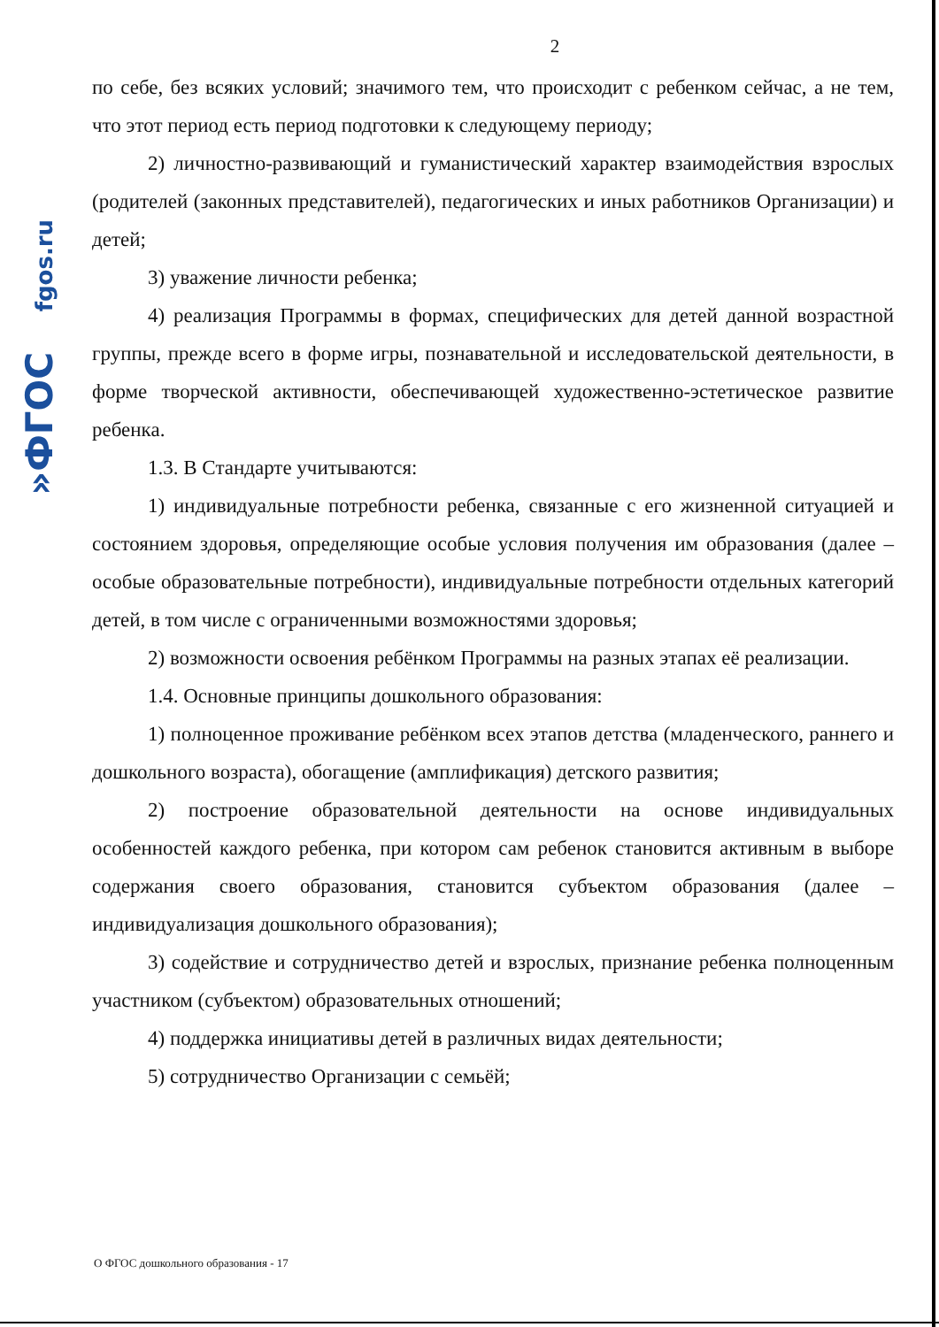»ФГОС fgos.ru
2
по себе, без всяких условий; значимого тем, что происходит с ребенком сейчас, а не тем, что этот период есть период подготовки к следующему периоду;
2) личностно-развивающий и гуманистический характер взаимодействия взрослых (родителей (законных представителей), педагогических и иных работников Организации) и детей;
3) уважение личности ребенка;
4) реализация Программы в формах, специфических для детей данной возрастной группы, прежде всего в форме игры, познавательной и исследовательской деятельности, в форме творческой активности, обеспечивающей художественно-эстетическое развитие ребенка.
1.3. В Стандарте учитываются:
1) индивидуальные потребности ребенка, связанные с его жизненной ситуацией и состоянием здоровья, определяющие особые условия получения им образования (далее – особые образовательные потребности), индивидуальные потребности отдельных категорий детей, в том числе с ограниченными возможностями здоровья;
2) возможности освоения ребёнком Программы на разных этапах её реализации.
1.4. Основные принципы дошкольного образования:
1) полноценное проживание ребёнком всех этапов детства (младенческого, раннего и дошкольного возраста), обогащение (амплификация) детского развития;
2) построение образовательной деятельности на основе индивидуальных особенностей каждого ребенка, при котором сам ребенок становится активным в выборе содержания своего образования, становится субъектом образования (далее – индивидуализация дошкольного образования);
3) содействие и сотрудничество детей и взрослых, признание ребенка полноценным участником (субъектом) образовательных отношений;
4) поддержка инициативы детей в различных видах деятельности;
5) сотрудничество Организации с семьёй;
О ФГОС дошкольного образования - 17